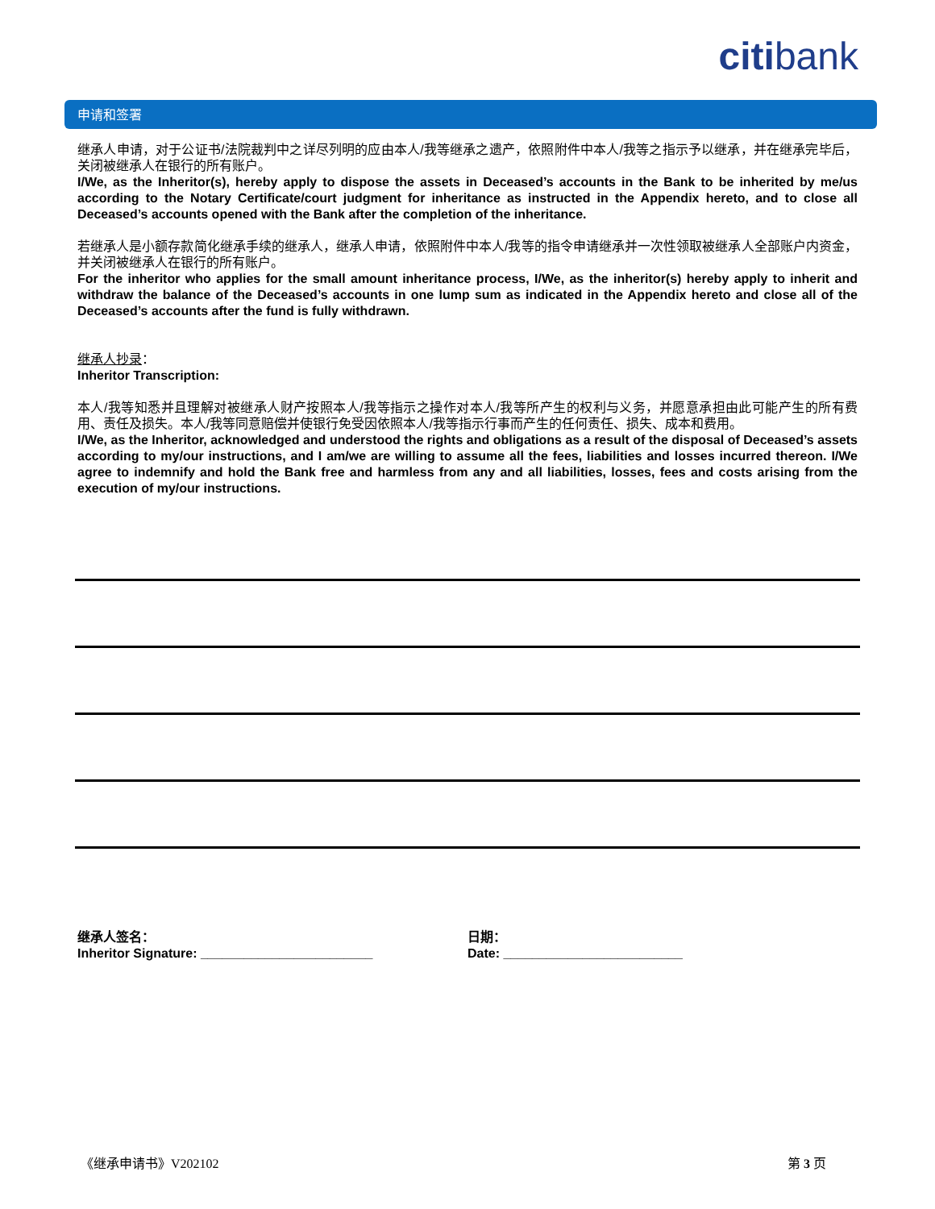citibank
申请和签署
继承人申请，对于公证书/法院裁判中之详尽列明的应由本人/我等继承之遗产，依照附件中本人/我等之指示予以继承，并在继承完毕后，关闭被继承人在银行的所有账户。
I/We, as the Inheritor(s), hereby apply to dispose the assets in Deceased’s accounts in the Bank to be inherited by me/us according to the Notary Certificate/court judgment for inheritance as instructed in the Appendix hereto, and to close all Deceased’s accounts opened with the Bank after the completion of the inheritance.
若继承人是小额存款简化继承手续的继承人，继承人申请，依照附件中本人/我等的指令申请继承并一次性领取被继承人全部账户内资金，并关闭被继承人在银行的所有账户。
For the inheritor who applies for the small amount inheritance process, I/We, as the inheritor(s) hereby apply to inherit and withdraw the balance of the Deceased’s accounts in one lump sum as indicated in the Appendix hereto and close all of the Deceased’s accounts after the fund is fully withdrawn.
继承人抄录：
Inheritor Transcription:
本人/我等知悉并且理解对被继承人财产按照本人/我等指示之操作对本人/我等所产生的权利与义务，并愿意承担由此可能产生的所有费用、责任及损失。本人/我等同意赔偿并使银行免受因依照本人/我等指示行事而产生的任何责任、损失、成本和费用。
I/We, as the Inheritor, acknowledged and understood the rights and obligations as a result of the disposal of Deceased’s assets according to my/our instructions, and I am/we are willing to assume all the fees, liabilities and losses incurred thereon. I/We agree to indemnify and hold the Bank free and harmless from any and all liabilities, losses, fees and costs arising from the execution of my/our instructions.
继承人签名：
Inheritor Signature: ________________________
日期：
Date: _________________________
《继承申请书》V202102 第 3 页